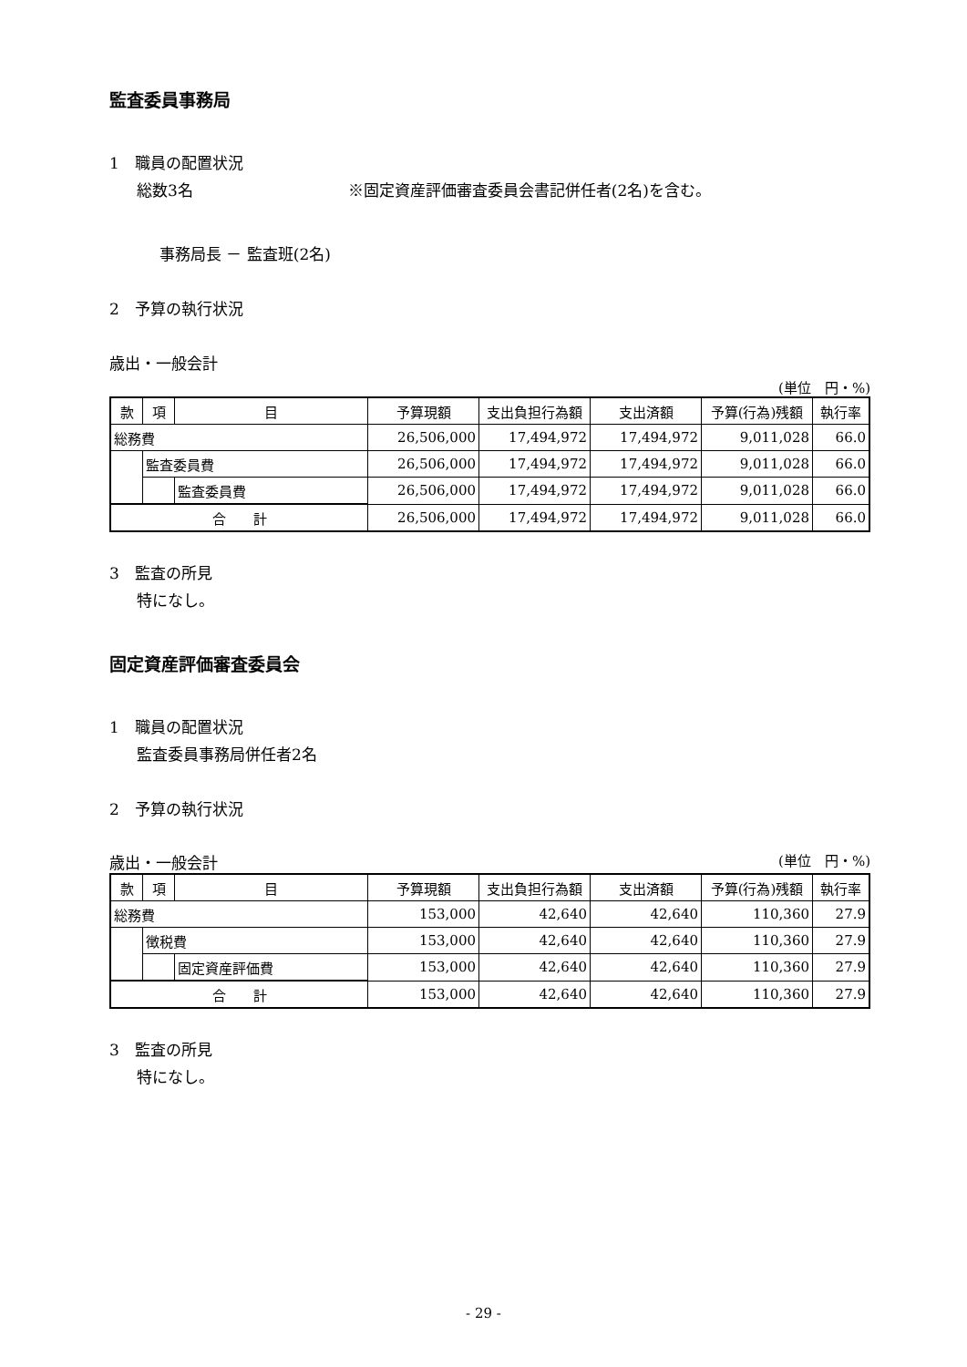監査委員事務局
1　職員の配置状況
総数3名 ※固定資産評価審査委員会書記併任者(2名)を含む。
事務局長 － 監査班(2名)
2　予算の執行状況
歳出・一般会計
(単位　円・%)
| 款 | 項 | 目 | 予算現額 | 支出負担行為額 | 支出済額 | 予算(行為)残額 | 執行率 |
| --- | --- | --- | --- | --- | --- | --- | --- |
| 総務費 | | | 26,506,000 | 17,494,972 | 17,494,972 | 9,011,028 | 66.0 |
| | 監査委員費 | | 26,506,000 | 17,494,972 | 17,494,972 | 9,011,028 | 66.0 |
| | | 監査委員費 | 26,506,000 | 17,494,972 | 17,494,972 | 9,011,028 | 66.0 |
| 合 計 | | | 26,506,000 | 17,494,972 | 17,494,972 | 9,011,028 | 66.0 |
3　監査の所見
特になし。
固定資産評価審査委員会
1　職員の配置状況
監査委員事務局併任者2名
2　予算の執行状況
歳出・一般会計 (単位　円・%)
| 款 | 項 | 目 | 予算現額 | 支出負担行為額 | 支出済額 | 予算(行為)残額 | 執行率 |
| --- | --- | --- | --- | --- | --- | --- | --- |
| 総務費 | | | 153,000 | 42,640 | 42,640 | 110,360 | 27.9 |
| | 徴税費 | | 153,000 | 42,640 | 42,640 | 110,360 | 27.9 |
| | | 固定資産評価費 | 153,000 | 42,640 | 42,640 | 110,360 | 27.9 |
| 合 計 | | | 153,000 | 42,640 | 42,640 | 110,360 | 27.9 |
3　監査の所見
特になし。
- 29 -